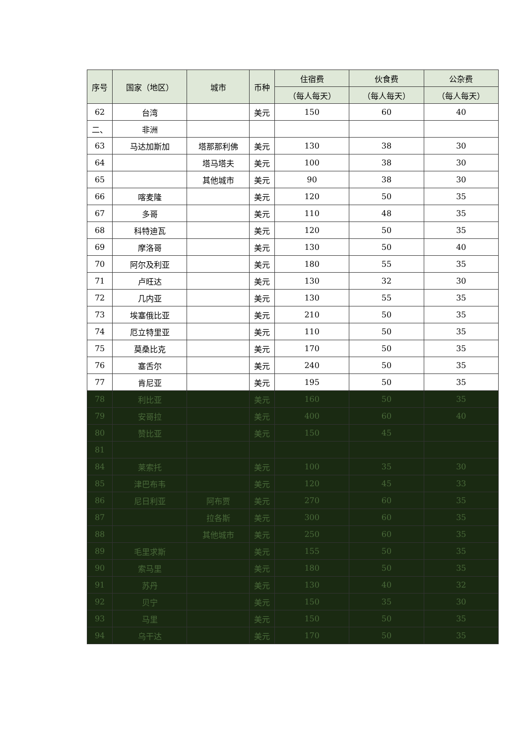| 序号 | 国家（地区） | 城市 | 币种 | 住宿费 | 伙食费 | 公杂费 |
| --- | --- | --- | --- | --- | --- | --- |
| | | | | （每人每天） | （每人每天） | （每人每天） |
| 62 | 台湾 | | 美元 | 150 | 60 | 40 |
| 二、 | 非洲 | | | | | |
| 63 | 马达加斯加 | 塔那那利佛 | 美元 | 130 | 38 | 30 |
| 64 | | 塔马塔夫 | 美元 | 100 | 38 | 30 |
| 65 | | 其他城市 | 美元 | 90 | 38 | 30 |
| 66 | 喀麦隆 | | 美元 | 120 | 50 | 35 |
| 67 | 多哥 | | 美元 | 110 | 48 | 35 |
| 68 | 科特迪瓦 | | 美元 | 120 | 50 | 35 |
| 69 | 摩洛哥 | | 美元 | 130 | 50 | 40 |
| 70 | 阿尔及利亚 | | 美元 | 180 | 55 | 35 |
| 71 | 卢旺达 | | 美元 | 130 | 32 | 30 |
| 72 | 几内亚 | | 美元 | 130 | 55 | 35 |
| 73 | 埃塞俄比亚 | | 美元 | 210 | 50 | 35 |
| 74 | 厄立特里亚 | | 美元 | 110 | 50 | 35 |
| 75 | 莫桑比克 | | 美元 | 170 | 50 | 35 |
| 76 | 塞舌尔 | | 美元 | 240 | 50 | 35 |
| 77 | 肯尼亚 | | 美元 | 195 | 50 | 35 |
| 78 | 利比亚 | | 美元 | 160 | 50 | 35 |
| 79 | 安哥拉 | | 美元 | 400 | 60 | 40 |
| 80 | 赞比亚 | | 美元 | 150 | 45 | |
| 81 | | | | | | |
| 84 | 莱索托 | | 美元 | 100 | 35 | 30 |
| 85 | 津巴布韦 | | 美元 | 120 | 45 | 33 |
| 86 | 尼日利亚 | 阿布贾 | 美元 | 270 | 60 | 35 |
| 87 | | 拉各斯 | 美元 | 300 | 60 | 35 |
| 88 | | 其他城市 | 美元 | 250 | 60 | 35 |
| 89 | 毛里求斯 | | 美元 | 155 | 50 | 35 |
| 90 | 索马里 | | 美元 | 180 | 50 | 35 |
| 91 | 苏丹 | | 美元 | 130 | 40 | 32 |
| 92 | 贝宁 | | 美元 | 150 | 35 | 30 |
| 93 | 马里 | | 美元 | 150 | 50 | 35 |
| 94 | 乌干达 | | 美元 | 170 | 50 | 35 |